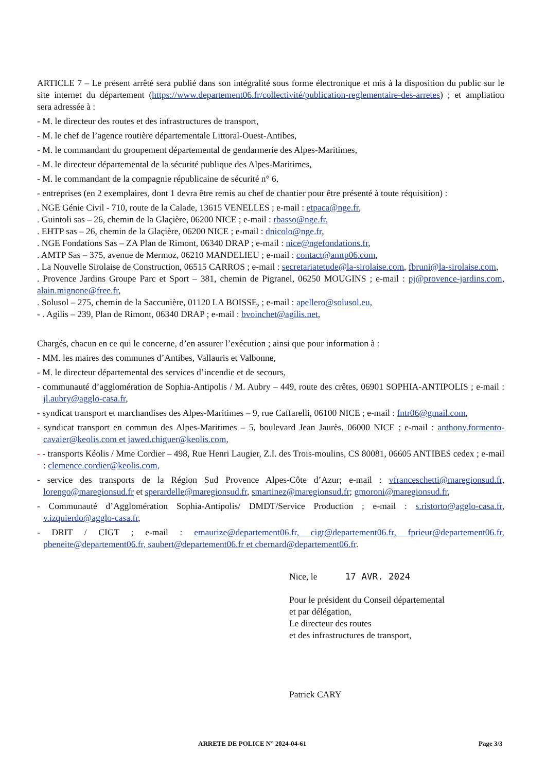ARTICLE 7 – Le présent arrêté sera publié dans son intégralité sous forme électronique et mis à la disposition du public sur le site internet du département (https://www.departement06.fr/collectivité/publication-reglementaire-des-arretes) ; et ampliation sera adressée à :
- M. le directeur des routes et des infrastructures de transport,
- M. le chef de l’agence routière départementale Littoral-Ouest-Antibes,
- M. le commandant du groupement départemental de gendarmerie des Alpes-Maritimes,
- M. le directeur départemental de la sécurité publique des Alpes-Maritimes,
- M. le commandant de la compagnie républicaine de sécurité n° 6,
- entreprises (en 2 exemplaires, dont 1 devra être remis au chef de chantier pour être présenté à toute réquisition) :
. NGE Génie Civil - 710, route de la Calade, 13615 VENELLES ; e-mail : etpaca@nge.fr,
. Guintoli sas – 26, chemin de la Glaçière, 06200 NICE ; e-mail : rbasso@nge.fr,
. EHTP sas – 26, chemin de la Glaçière, 06200 NICE ; e-mail : dnicolo@nge.fr,
. NGE Fondations Sas – ZA Plan de Rimont, 06340 DRAP ; e-mail : nice@ngefondations.fr,
. AMTP Sas – 375, avenue de Mermoz, 06210 MANDELIEU ; e-mail : contact@amtp06.com,
. La Nouvelle Sirolaise de Construction, 06515 CARROS ; e-mail : secretariatetude@la-sirolaise.com, fbruni@la-sirolaise.com,
. Provence Jardins Groupe Parc et Sport – 381, chemin de Pigranel, 06250 MOUGINS ; e-mail : pj@provence-jardins.com, alain.mignone@free.fr,
. Solusol – 275, chemin de la Saccunière, 01120 LA BOISSE, ; e-mail : apellero@solusol.eu,
- . Agilis – 239, Plan de Rimont, 06340 DRAP ; e-mail : bvoinchet@agilis.net,
Chargés, chacun en ce qui le concerne, d’en assurer l’exécution ; ainsi que pour information à :
- MM. les maires des communes d’Antibes, Vallauris et Valbonne,
- M. le directeur départemental des services d’incendie et de secours,
- communauté d’agglomération de Sophia-Antipolis / M. Aubry – 449, route des crêtes, 06901 SOPHIA-ANTIPOLIS ; e-mail : jl.aubry@agglo-casa.fr,
- syndicat transport et marchandises des Alpes-Maritimes – 9, rue Caffarelli, 06100 NICE ; e-mail : fntr06@gmail.com,
- syndicat transport en commun des Alpes-Maritimes – 5, boulevard Jean Jaurès, 06000 NICE ; e-mail : anthony.formento-cavaier@keolis.com et jawed.chiguer@keolis.com,
- - transports Kéolis / Mme Cordier – 498, Rue Henri Laugier, Z.I. des Trois-moulins, CS 80081, 06605 ANTIBES cedex ; e-mail : clemence.cordier@keolis.com,
- service des transports de la Région Sud Provence Alpes-Côte d’Azur; e-mail : vfranceschetti@maregionsud.fr, lorengo@maregionsud.fr et sperardelle@maregionsud.fr, smartinez@maregionsud.fr; gmoroni@maregionsud.fr,
- Communauté d’Agglomération Sophia-Antipolis/ DMDT/Service Production ; e-mail : s.ristorto@agglo-casa.fr, v.izquierdo@agglo-casa.fr,
- DRIT / CIGT ; e-mail : emaurize@departement06.fr, cigt@departement06.fr, fprieur@departement06.fr, pbeneite@departement06.fr, saubert@departement06.fr et cbernard@departement06.fr.
Nice, le 17 AVR. 2024
Pour le président du Conseil départemental
et par délégation,
Le directeur des routes
et des infrastructures de transport,
Patrick CARY
ARRETE DE POLICE N° 2024-04-61 Page 3/3